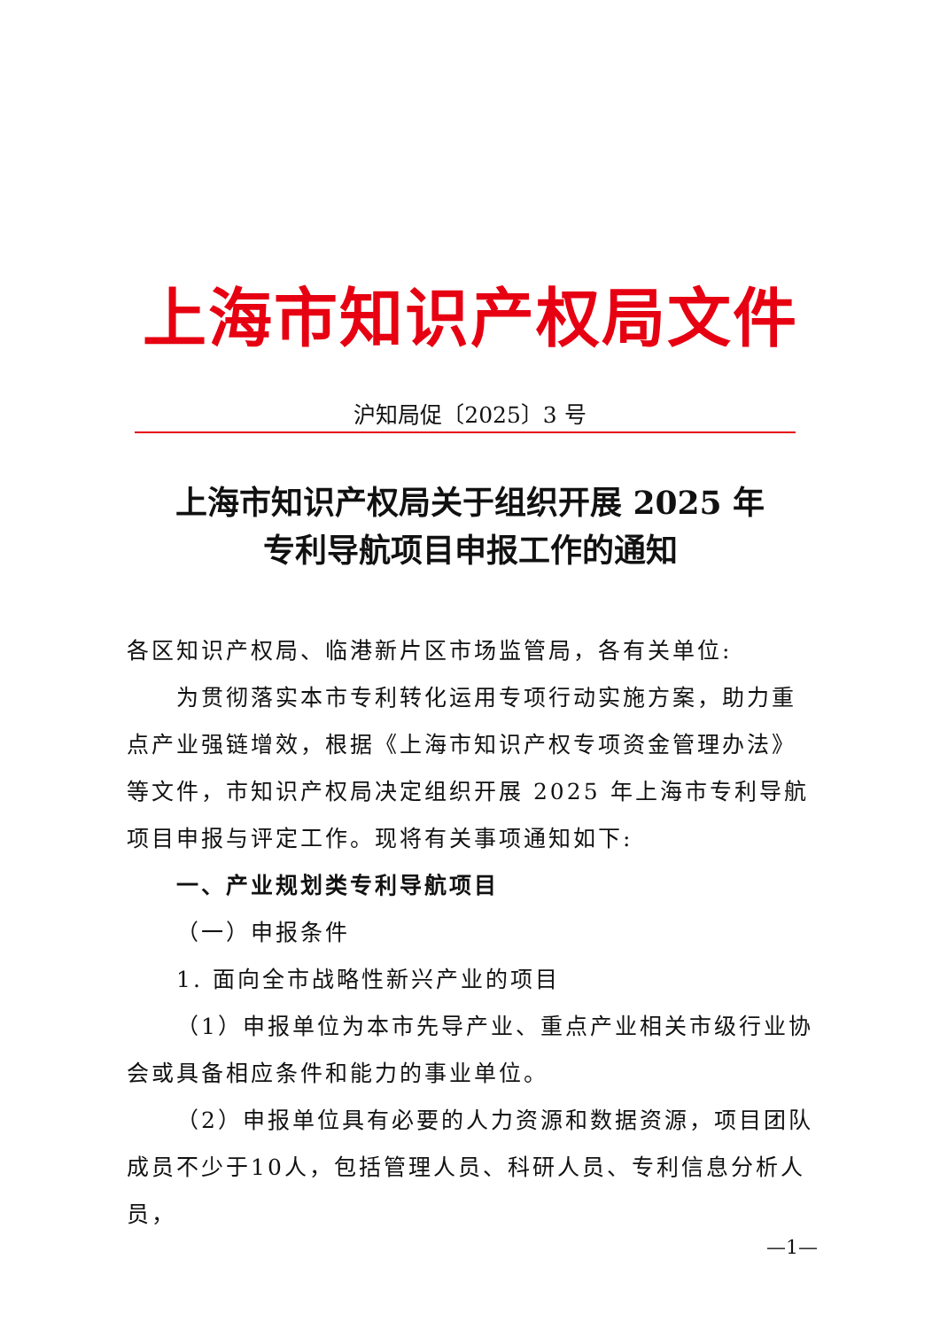上海市知识产权局文件
沪知局促〔2025〕3 号
上海市知识产权局关于组织开展 2025 年
专利导航项目申报工作的通知
各区知识产权局、临港新片区市场监管局，各有关单位:
为贯彻落实本市专利转化运用专项行动实施方案，助力重点产业强链增效，根据《上海市知识产权专项资金管理办法》等文件，市知识产权局决定组织开展 2025 年上海市专利导航项目申报与评定工作。现将有关事项通知如下:
一、产业规划类专利导航项目
（一）申报条件
1. 面向全市战略性新兴产业的项目
（1）申报单位为本市先导产业、重点产业相关市级行业协会或具备相应条件和能力的事业单位。
（2）申报单位具有必要的人力资源和数据资源，项目团队成员不少于10人，包括管理人员、科研人员、专利信息分析人员，
—1—